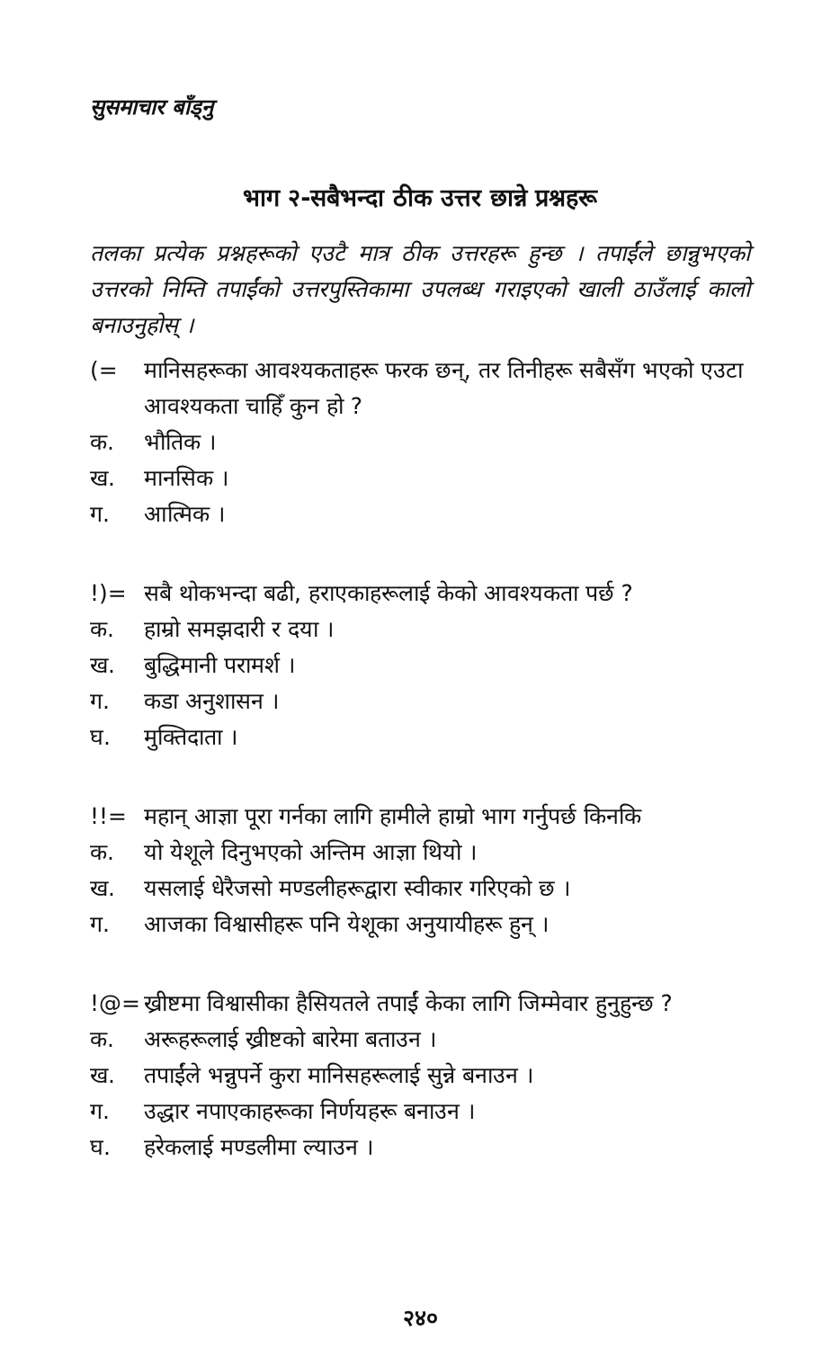सुसमाचार बाँड्नु
भाग २-सबैभन्दा ठीक उत्तर छान्ने प्रश्नहरू
तलका प्रत्येक प्रश्नहरूको एउटै मात्र ठीक उत्तरहरू हुन्छ । तपाईंले छान्नुभएको उत्तरको निम्ति तपाईंको उत्तरपुस्तिकामा उपलब्ध गराइएको खाली ठाउँलाई कालो बनाउनुहोस् ।
(= मानिसहरूका आवश्यकताहरू फरक छन्, तर तिनीहरू सबैसँग भएको एउटा आवश्यकता चाहिँ कुन हो ?
क. भौतिक ।
ख. मानसिक ।
ग. आत्मिक ।
!)= सबै थोकभन्दा बढी, हराएकाहरूलाई केको आवश्यकता पर्छ ?
क. हाम्रो समझदारी र दया ।
ख. बुद्धिमानी परामर्श ।
ग. कडा अनुशासन ।
घ. मुक्तिदाता ।
!!= महान् आज्ञा पूरा गर्नका लागि हामीले हाम्रो भाग गर्नुपर्छ किनकि
क. यो येशूले दिनुभएको अन्तिम आज्ञा थियो ।
ख. यसलाई धेरैजसो मण्डलीहरूद्वारा स्वीकार गरिएको छ ।
ग. आजका विश्वासीहरू पनि येशूका अनुयायीहरू हुन् ।
!@= ख्रीष्टमा विश्वासीका हैसियतले तपाईं केका लागि जिम्मेवार हुनुहुन्छ ?
क. अरूहरूलाई ख्रीष्टको बारेमा बताउन ।
ख. तपाईंले भन्नुपर्ने कुरा मानिसहरूलाई सुन्ने बनाउन ।
ग. उद्धार नपाएकाहरूका निर्णयहरू बनाउन ।
घ. हरेकलाई मण्डलीमा ल्याउन ।
२४०